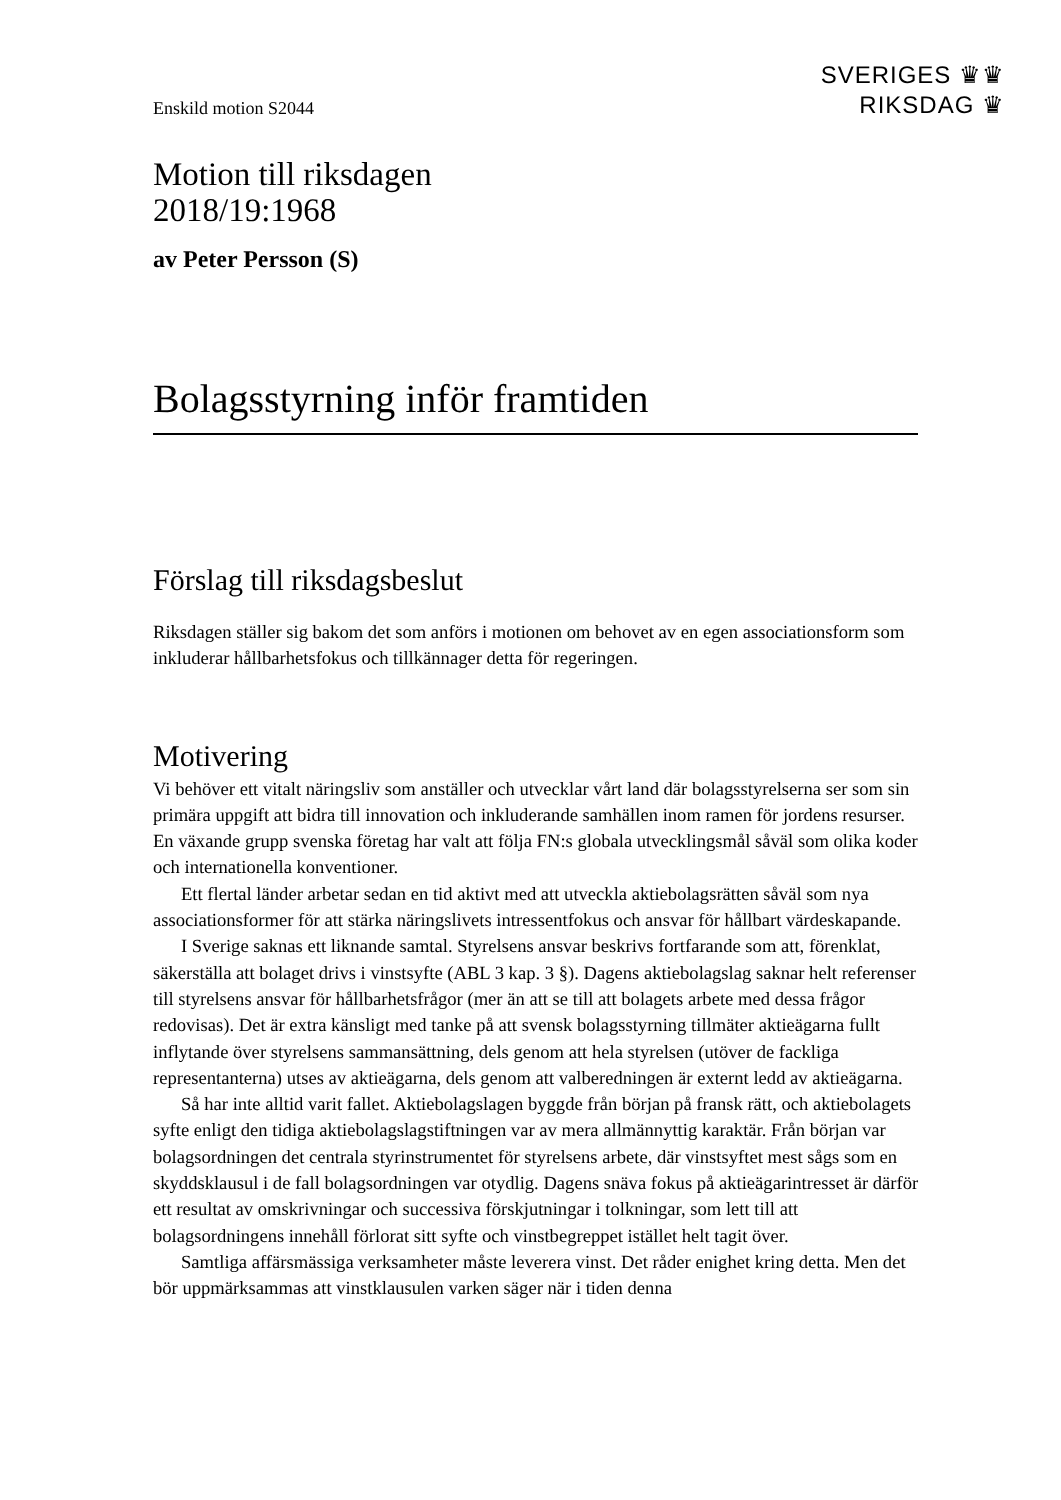Enskild motion S2044
SVERIGES ♛♛
RIKSDAG ♛
Motion till riksdagen
2018/19:1968
av Peter Persson (S)
Bolagsstyrning inför framtiden
Förslag till riksdagsbeslut
Riksdagen ställer sig bakom det som anförs i motionen om behovet av en egen associationsform som inkluderar hållbarhetsfokus och tillkännager detta för regeringen.
Motivering
Vi behöver ett vitalt näringsliv som anställer och utvecklar vårt land där bolags­styrelserna ser som sin primära uppgift att bidra till innovation och inkluderande samhällen inom ramen för jordens resurser. En växande grupp svenska företag har valt att följa FN:s globala utvecklingsmål såväl som olika koder och internationella konventioner.
Ett flertal länder arbetar sedan en tid aktivt med att utveckla aktiebolagsrätten såväl som nya associationsformer för att stärka näringslivets intressentfokus och ansvar för hållbart värdeskapande.
I Sverige saknas ett liknande samtal. Styrelsens ansvar beskrivs fortfarande som att, förenklat, säkerställa att bolaget drivs i vinstsyfte (ABL 3 kap. 3 §). Dagens aktiebolagslag saknar helt referenser till styrelsens ansvar för hållbarhetsfrågor (mer än att se till att bolagets arbete med dessa frågor redovisas). Det är extra känsligt med tanke på att svensk bolagsstyrning tillmäter aktieägarna fullt inflytande över styrelsens sammansättning, dels genom att hela styrelsen (utöver de fackliga representanterna) utses av aktieägarna, dels genom att valberedningen är externt ledd av aktieägarna.
Så har inte alltid varit fallet. Aktiebolagslagen byggde från början på fransk rätt, och aktiebolagets syfte enligt den tidiga aktiebolagslagstiftningen var av mera allmännyttig karaktär. Från början var bolagsordningen det centrala styrinstrumentet för styrelsens arbete, där vinstsyftet mest sågs som en skyddsklausul i de fall bolagsordningen var otydlig. Dagens snäva fokus på aktieägarintresset är därför ett resultat av omskrivningar och successiva förskjutningar i tolkningar, som lett till att bolagsordningens innehåll förlorat sitt syfte och vinstbegreppet istället helt tagit över.
Samtliga affärsmässiga verksamheter måste leverera vinst. Det råder enighet kring detta. Men det bör uppmärksammas att vinstklausulen varken säger när i tiden denna